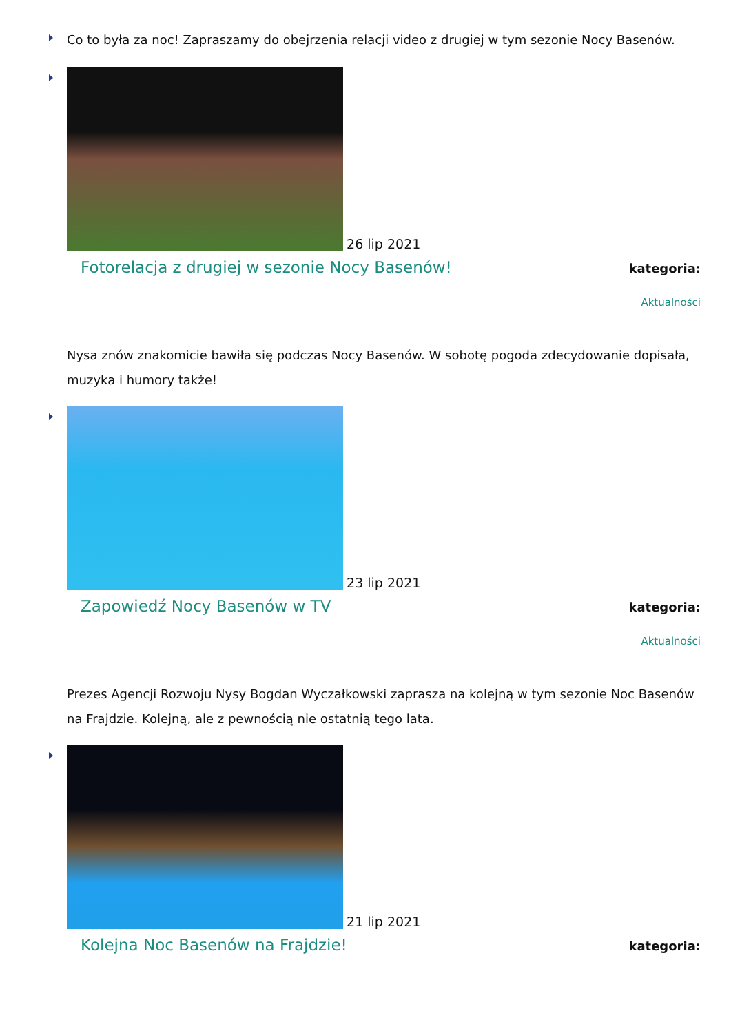Co to była za noc! Zapraszamy do obejrzenia relacji video z drugiej w tym sezonie Nocy Basenów.
26 lip 2021
Fotorelacja z drugiej w sezonie Nocy Basenów!
kategoria:
Aktualności
Nysa znów znakomicie bawiła się podczas Nocy Basenów. W sobotę pogoda zdecydowanie dopisała, muzyka i humory także!
23 lip 2021
Zapowiedź Nocy Basenów w TV
kategoria:
Aktualności
Prezes Agencji Rozwoju Nysy Bogdan Wyczałkowski zaprasza na kolejną w tym sezonie Noc Basenów na Frajdzie. Kolejną, ale z pewnością nie ostatnią tego lata.
21 lip 2021
Kolejna Noc Basenów na Frajdzie!
kategoria: